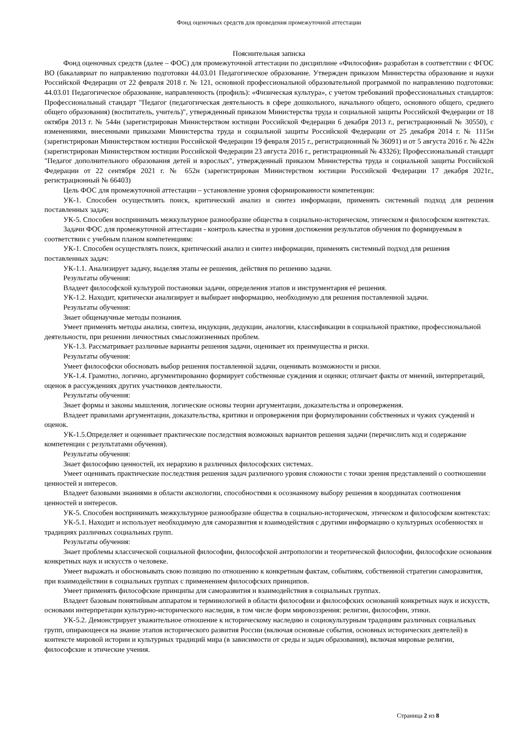Фонд оценочных средств для проведения промежуточной аттестации
Пояснительная записка
Фонд оценочных средств (далее – ФОС) для промежуточной аттестации по дисциплине «Философия» разработан в соответствии с ФГОС ВО (бакалавриат по направлению подготовки 44.03.01 Педагогическое образование. Утвержден приказом Министерства образование и науки Российской Федерации от 22 февраля 2018 г. № 121, основной профессиональной образовательной программой по направлению подготовки: 44.03.01 Педагогическое образование, направленность (профиль): «Физическая культура», с учетом требований профессиональных стандартов: Профессиональный стандарт "Педагог (педагогическая деятельность в сфере дошкольного, начального общего, основного общего, среднего общего образования) (воспитатель, учитель)", утвержденный приказом Министерства труда и социальной защиты Российской Федерации от 18 октября 2013 г. № 544н (зарегистрирован Министерством юстиции Российской Федерации 6 декабря 2013 г., регистрационный № 30550), с изменениями, внесенными приказами Министерства труда и социальной защиты Российской Федерации от 25 декабря 2014 г. № 1115н (зарегистрирован Министерством юстиции Российской Федерации 19 февраля 2015 г., регистрационный № 36091) и от 5 августа 2016 г. № 422н (зарегистрирован Министерством юстиции Российской Федерации 23 августа 2016 г., регистрационный № 43326); Профессиональный стандарт "Педагог дополнительного образования детей и взрослых", утвержденный приказом Министерства труда и социальной защиты Российской Федерации от 22 сентября 2021 г. № 652н (зарегистрирован Министерством юстиции Российской Федерации 17 декабря 2021г., регистрационный № 66403)
Цель ФОС для промежуточной аттестации – установление уровня сформированности компетенции:
УК-1. Способен осуществлять поиск, критический анализ и синтез информации, применять системный подход для решения поставленных задач;
УК-5. Способен воспринимать межкультурное разнообразие общества в социально-историческом, этическом и философском контекстах.
Задачи ФОС для промежуточной аттестации - контроль качества и уровня достижения результатов обучения по формируемым в соответствии с учебным планом компетенциям:
УК-1. Способен осуществлять поиск, критический анализ и синтез информации, применять системный подход для решения поставленных задач:
УК-1.1. Анализирует задачу, выделяя этапы ее решения, действия по решению задачи.
Результаты обучения:
Владеет философской культурой постановки задачи, определения этапов и инструментария её решения.
УК-1.2. Находит, критически анализирует и выбирает информацию, необходимую для решения поставленной задачи.
Результаты обучения:
Знает общенаучные методы познания.
Умеет применять методы анализа, синтеза, индукции, дедукции, аналогии, классификации в социальной практике, профессиональной деятельности, при решении личностных смысложизненных проблем.
УК-1.3. Рассматривает различные варианты решения задачи, оценивает их преимущества и риски.
Результаты обучения:
Умеет философски обосновать выбор решения поставленной задачи, оценивать возможности и риски.
УК-1.4. Грамотно, логично, аргументированно формирует собственные суждения и оценки; отличает факты от мнений, интерпретаций, оценок в рассуждениях других участников деятельности.
Результаты обучения:
Знает формы и законы мышления, логические основы теории аргументации, доказательства и опровержения.
Владеет правилами аргументации, доказательства, критики и опровержения при формулировании собственных и чужих суждений и оценок.
УК-1.5.Определяет и оценивает практические последствия возможных вариантов решения задачи (перечислить код и содержание компетенции с результатами обучения).
Результаты обучения:
Знает философию ценностей, их иерархию в различных философских системах.
Умеет оценивать практические последствия решения задач различного уровня сложности с точки зрения представлений о соотношении ценностей и интересов.
Владеет базовыми знаниями в области аксиологии, способностями к осознанному выбору решения в координатах соотношения ценностей и интересов.
УК-5. Способен воспринимать межкультурное разнообразие общества в социально-историческом, этическом и философском контекстах:
УК-5.1. Находит и использует необходимую для саморазвития и взаимодействия с другими информацию о культурных особенностях и традициях различных социальных групп.
Результаты обучения:
Знает проблемы классической социальной философии, философской антропологии и теоретической философии, философские основания конкретных наук и искусств о человеке.
Умеет выражать и обосновывать свою позицию по отношению к конкретным фактам, событиям, собственной стратегии саморазвития, при взаимодействии в социальных группах с применением философских принципов.
Умеет применять философские принципы для саморазвития и взаимодействия в социальных группах.
Владеет базовым понятийным аппаратом и терминологией в области философии и философских оснований конкретных наук и искусств, основами интерпретации культурно-исторического наследия, в том числе форм мировоззрения: религии, философии, этики.
УК-5.2. Демонстрирует уважительное отношение к историческому наследию и социокультурным традициям различных социальных групп, опирающееся на знание этапов исторического развития России (включая основные события, основных исторических деятелей) в контексте мировой истории и культурных традиций мира (в зависимости от среды и задач образования), включая мировые религии, философские и этические учения.
Страница 2 из 8